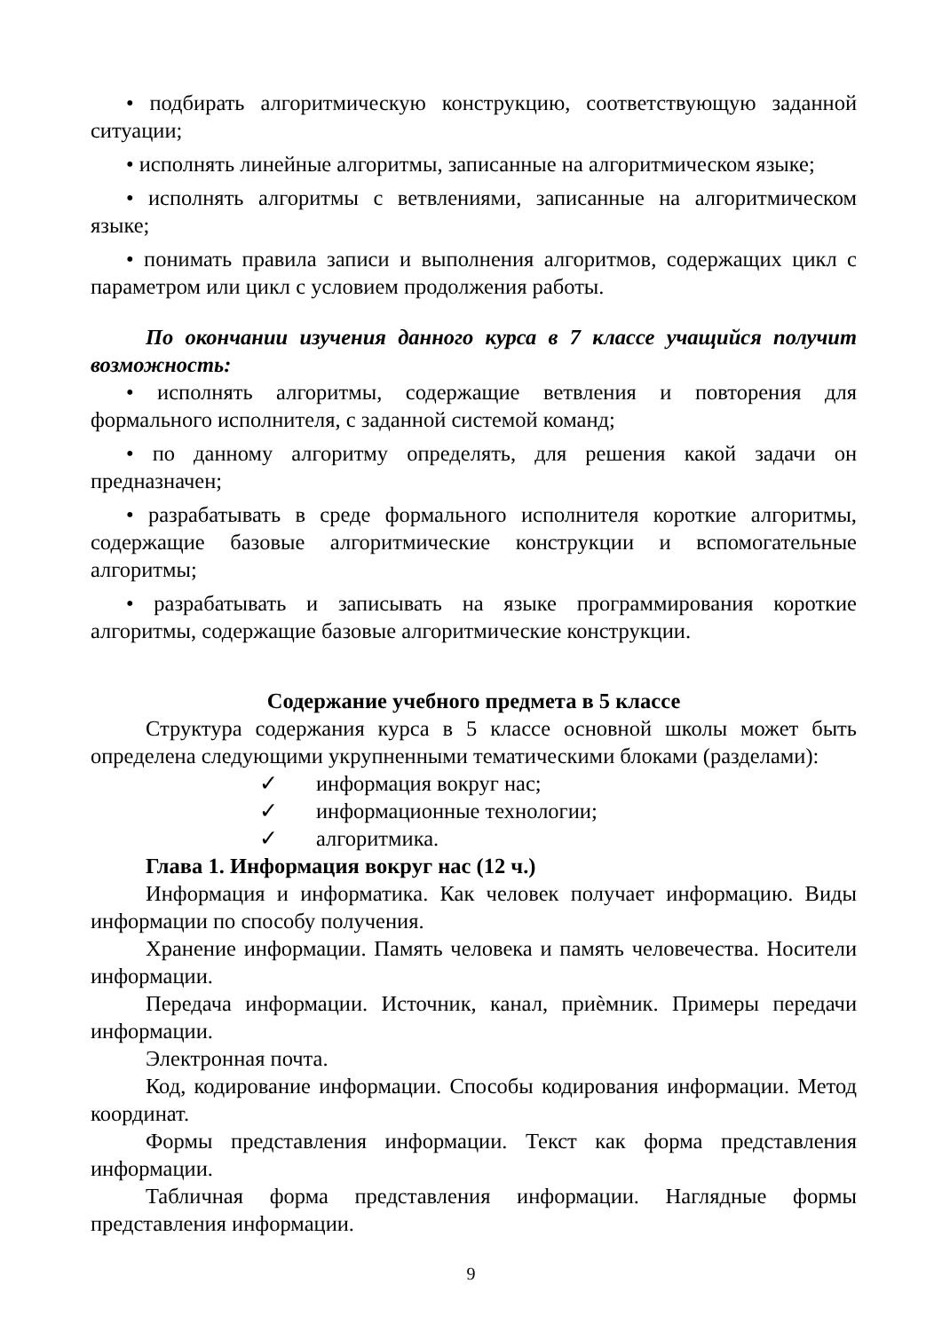• подбирать алгоритмическую конструкцию, соответствующую заданной ситуации;
• исполнять линейные алгоритмы, записанные на алгоритмическом языке;
• исполнять алгоритмы с ветвлениями, записанные на алгоритмическом языке;
• понимать правила записи и выполнения алгоритмов, содержащих цикл с параметром или цикл с условием продолжения работы.
По окончании изучения данного курса в 7 классе учащийся получит возможность:
• исполнять алгоритмы, содержащие ветвления и повторения для формального исполнителя, с заданной системой команд;
• по данному алгоритму определять, для решения какой задачи он предназначен;
• разрабатывать в среде формального исполнителя короткие алгоритмы, содержащие базовые алгоритмические конструкции и вспомогательные алгоритмы;
• разрабатывать и записывать на языке программирования короткие алгоритмы, содержащие базовые алгоритмические конструкции.
Содержание учебного предмета в 5 классе
Структура содержания курса в 5 классе основной школы может быть определена следующими укрупненными тематическими блоками (разделами):
✓ информация вокруг нас;
✓ информационные технологии;
✓ алгоритмика.
Глава 1. Информация вокруг нас (12 ч.)
Информация и информатика. Как человек получает информацию. Виды информации по способу получения.
Хранение информации. Память человека и память человечества. Носители информации.
Передача информации. Источник, канал, приѐмник. Примеры передачи информации.
Электронная почта.
Код, кодирование информации. Способы кодирования информации. Метод координат.
Формы представления информации. Текст как форма представления информации.
Табличная форма представления информации. Наглядные формы представления информации.
9